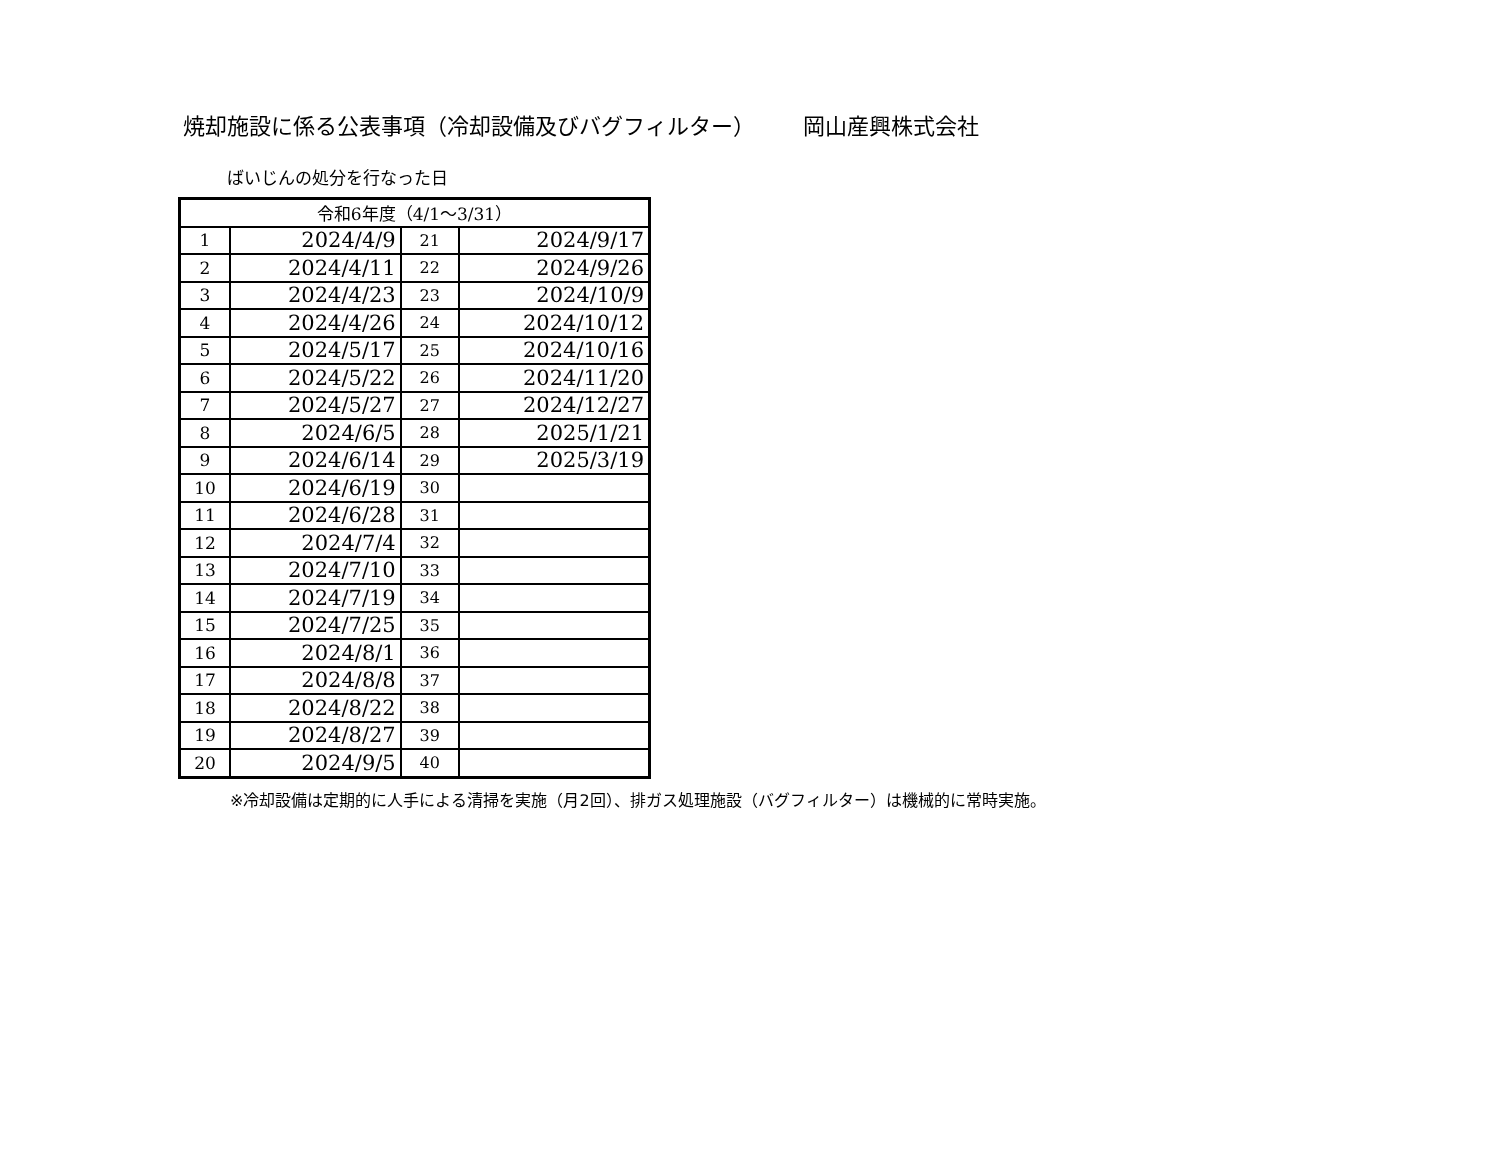焼却施設に係る公表事項（冷却設備及びバグフィルター） 岡山産興株式会社
ばいじんの処分を行なった日
| 令和6年度（4/1～3/31） | | | |
| --- | --- | --- | --- |
| 1 | 2024/4/9 | 21 | 2024/9/17 |
| 2 | 2024/4/11 | 22 | 2024/9/26 |
| 3 | 2024/4/23 | 23 | 2024/10/9 |
| 4 | 2024/4/26 | 24 | 2024/10/12 |
| 5 | 2024/5/17 | 25 | 2024/10/16 |
| 6 | 2024/5/22 | 26 | 2024/11/20 |
| 7 | 2024/5/27 | 27 | 2024/12/27 |
| 8 | 2024/6/5 | 28 | 2025/1/21 |
| 9 | 2024/6/14 | 29 | 2025/3/19 |
| 10 | 2024/6/19 | 30 | |
| 11 | 2024/6/28 | 31 | |
| 12 | 2024/7/4 | 32 | |
| 13 | 2024/7/10 | 33 | |
| 14 | 2024/7/19 | 34 | |
| 15 | 2024/7/25 | 35 | |
| 16 | 2024/8/1 | 36 | |
| 17 | 2024/8/8 | 37 | |
| 18 | 2024/8/22 | 38 | |
| 19 | 2024/8/27 | 39 | |
| 20 | 2024/9/5 | 40 | |
※冷却設備は定期的に人手による清掃を実施（月2回）、排ガス処理施設（バグフィルター）は機械的に常時実施。